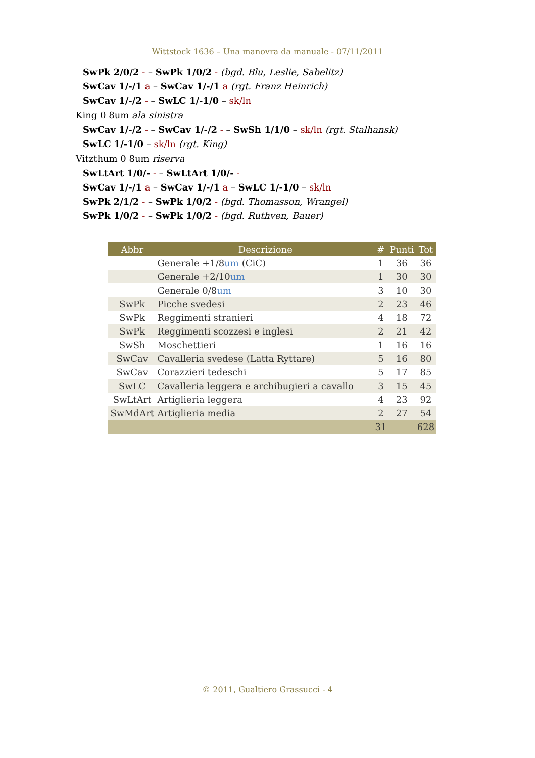Wittstock 1636 – Una manovra da manuale - 07/11/2011
SwPk 2/0/2 - – SwPk 1/0/2 - (bgd. Blu, Leslie, Sabelitz)
SwCav 1/-/1 a – SwCav 1/-/1 a (rgt. Franz Heinrich)
SwCav 1/-/2 - – SwLC 1/-1/0 – sk/ln
King 0 8um ala sinistra
SwCav 1/-/2 - – SwCav 1/-/2 - – SwSh 1/1/0 – sk/ln (rgt. Stalhansk)
SwLC 1/-1/0 – sk/ln (rgt. King)
Vitzthum 0 8um riserva
SwLtArt 1/0/- - – SwLtArt 1/0/- -
SwCav 1/-/1 a – SwCav 1/-/1 a – SwLC 1/-1/0 – sk/ln
SwPk 2/1/2 - – SwPk 1/0/2 - (bgd. Thomasson, Wrangel)
SwPk 1/0/2 - – SwPk 1/0/2 - (bgd. Ruthven, Bauer)
| Abbr | Descrizione | # | Punti | Tot |
| --- | --- | --- | --- | --- |
| | Generale +1/8 um (CiC) | 1 | 36 | 36 |
| | Generale +2/10 um | 1 | 30 | 30 |
| | Generale 0/8 um | 3 | 10 | 30 |
| SwPk | Picche svedesi | 2 | 23 | 46 |
| SwPk | Reggimenti stranieri | 4 | 18 | 72 |
| SwPk | Reggimenti scozzesi e inglesi | 2 | 21 | 42 |
| SwSh | Moschettieri | 1 | 16 | 16 |
| SwCav | Cavalleria svedese (Latta Ryttare) | 5 | 16 | 80 |
| SwCav | Corazzieri tedeschi | 5 | 17 | 85 |
| SwLC | Cavalleria leggera e archibugieri a cavallo | 3 | 15 | 45 |
| SwLtArt | Artiglieria leggera | 4 | 23 | 92 |
| SwMdArt | Artiglieria media | 2 | 27 | 54 |
| | | 31 | | 628 |
© 2011, Gualtiero Grassucci - 4